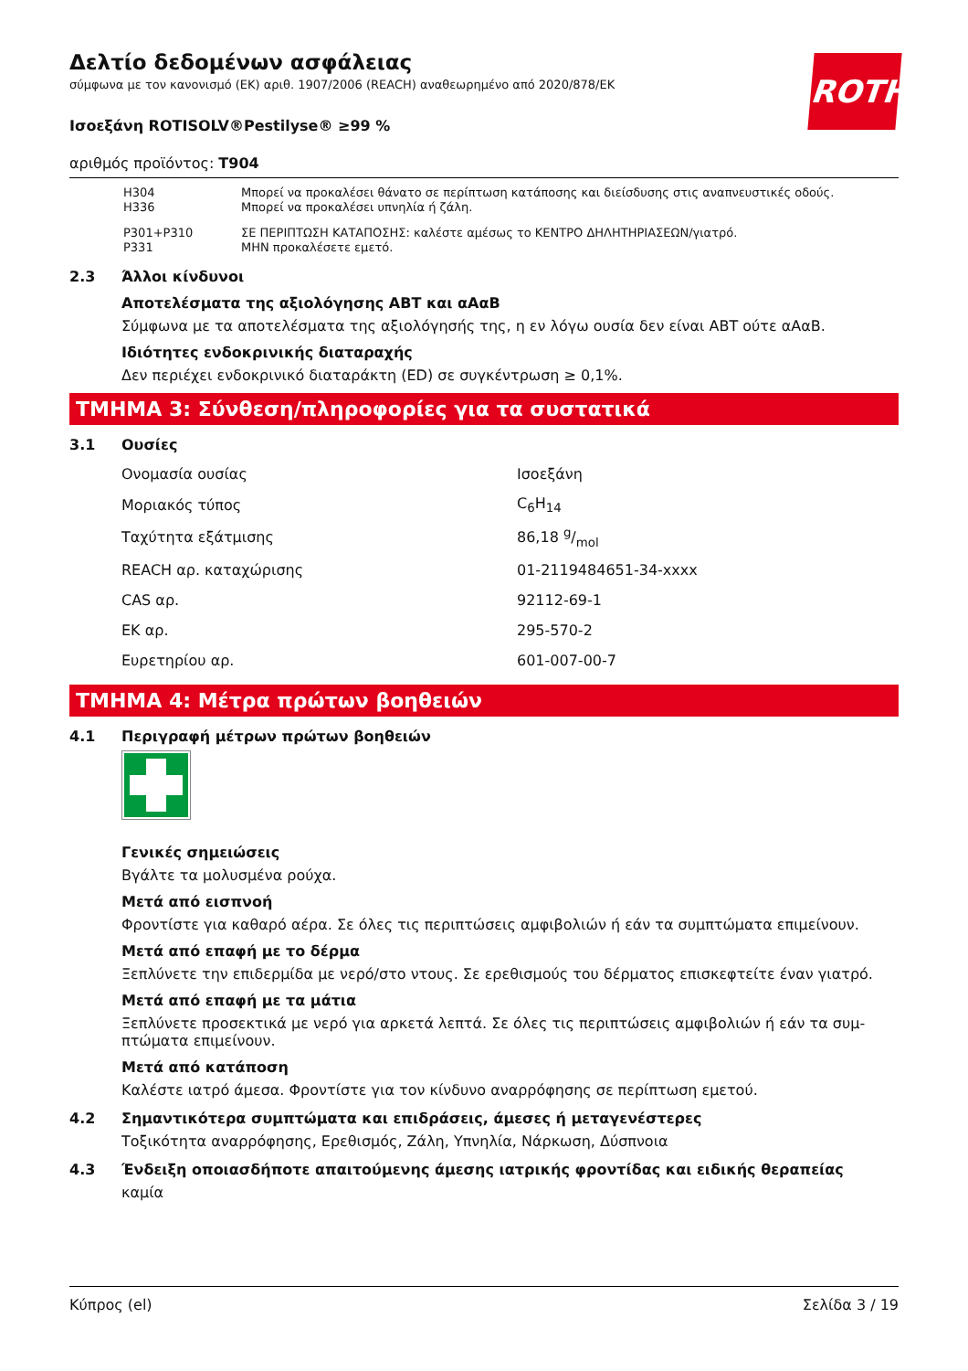ROTH
Δελτίο δεδομένων ασφάλειας
σύμφωνα με τον κανονισμό (ΕΚ) αριθ. 1907/2006 (REACH) αναθεωρημένο από 2020/878/ΕΚ
Ισοεξάνη ROTISOLV®Pestilyse® ≥99 %
αριθμός προϊόντος: T904
| H304 H336 | Μπορεί να προκαλέσει θάνατο σε περίπτωση κατάποσης και διείσδυσης στις αναπνευστικές οδούς. Μπορεί να προκαλέσει υπνηλία ή ζάλη. |
| P301+P310 P331 | ΣΕ ΠΕΡΙΠΤΩΣΗ ΚΑΤΑΠΟΣΗΣ: καλέστε αμέσως το ΚΕΝΤΡΟ ΔΗΛΗΤΗΡΙΑΣΕΩΝ/γιατρό. ΜΗΝ προκαλέσετε εμετό. |
2.3 Άλλοι κίνδυνοι
Αποτελέσματα της αξιολόγησης ΑΒΤ και αΑαΒ
Σύμφωνα με τα αποτελέσματα της αξιολόγησής της, η εν λόγω ουσία δεν είναι ΑΒΤ ούτε αΑαΒ.
Ιδιότητες ενδοκρινικής διαταραχής
Δεν περιέχει ενδοκρινικό διαταράκτη (ED) σε συγκέντρωση ≥ 0,1%.
ΤΜΗΜΑ 3: Σύνθεση/πληροφορίες για τα συστατικά
3.1 Ουσίες
| Ονομασία ουσίας | Ισοεξάνη |
| Μοριακός τύπος | C<sub>6</sub>H<sub>14</sub> |
| Ταχύτητα εξάτμισης | 86,18 g/mol |
| REACH αρ. καταχώρισης | 01-2119484651-34-xxxx |
| CAS αρ. | 92112-69-1 |
| ΕΚ αρ. | 295-570-2 |
| Ευρετηρίου αρ. | 601-007-00-7 |
ΤΜΗΜΑ 4: Μέτρα πρώτων βοηθειών
4.1 Περιγραφή μέτρων πρώτων βοηθειών
Γενικές σημειώσεις
Βγάλτε τα μολυσμένα ρούχα.
Μετά από εισπνοή
Φροντίστε για καθαρό αέρα. Σε όλες τις περιπτώσεις αμφιβολιών ή εάν τα συμπτώματα επιμείνουν.
Μετά από επαφή με το δέρμα
Ξεπλύνετε την επιδερμίδα με νερό/στο ντους. Σε ερεθισμούς του δέρματος επισκεφτείτε έναν γιατρό.
Μετά από επαφή με τα μάτια
Ξεπλύνετε προσεκτικά με νερό για αρκετά λεπτά. Σε όλες τις περιπτώσεις αμφιβολιών ή εάν τα συμ-πτώματα επιμείνουν.
Μετά από κατάποση
Καλέστε ιατρό άμεσα. Φροντίστε για τον κίνδυνο αναρρόφησης σε περίπτωση εμετού.
4.2 Σημαντικότερα συμπτώματα και επιδράσεις, άμεσες ή μεταγενέστερες
Τοξικότητα αναρρόφησης, Ερεθισμός, Ζάλη, Υπνηλία, Νάρκωση, Δύσπνοια
4.3 Ένδειξη οποιασδήποτε απαιτούμενης άμεσης ιατρικής φροντίδας και ειδικής θεραπείας
καμία
Κύπρος (el) Σελίδα 3 / 19